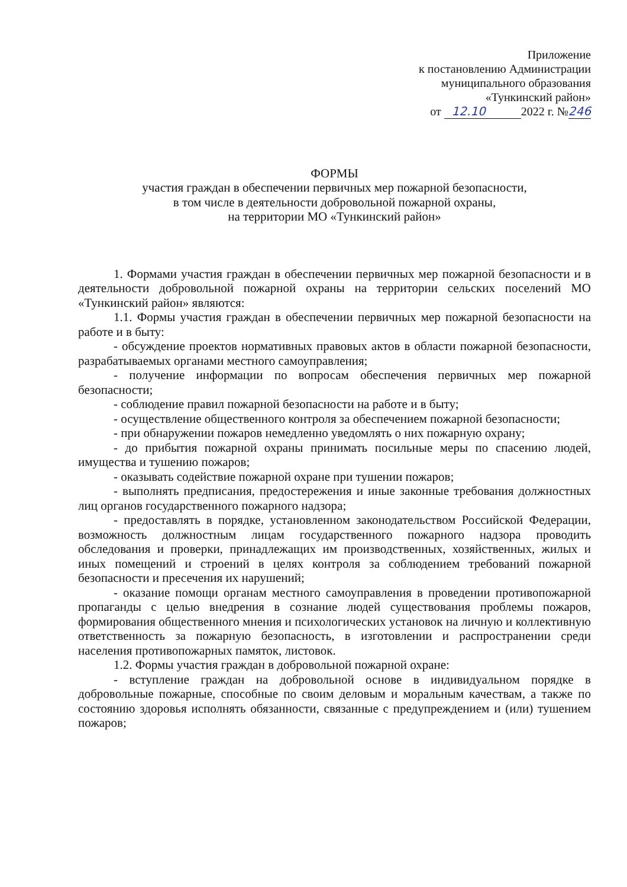Приложение
к постановлению Администрации
муниципального образования
«Тункинский район»
от 12.10 2022 г. №246
ФОРМЫ
участия граждан в обеспечении первичных мер пожарной безопасности,
в том числе в деятельности добровольной пожарной охраны,
на территории МО «Тункинский район»
1. Формами участия граждан в обеспечении первичных мер пожарной безопасности и в деятельности добровольной пожарной охраны на территории сельских поселений МО «Тункинский район» являются:
1.1. Формы участия граждан в обеспечении первичных мер пожарной безопасности на работе и в быту:
- обсуждение проектов нормативных правовых актов в области пожарной безопасности, разрабатываемых органами местного самоуправления;
- получение информации по вопросам обеспечения первичных мер пожарной безопасности;
- соблюдение правил пожарной безопасности на работе и в быту;
- осуществление общественного контроля за обеспечением пожарной безопасности;
- при обнаружении пожаров немедленно уведомлять о них пожарную охрану;
- до прибытия пожарной охраны принимать посильные меры по спасению людей, имущества и тушению пожаров;
- оказывать содействие пожарной охране при тушении пожаров;
- выполнять предписания, предостережения и иные законные требования должностных лиц органов государственного пожарного надзора;
- предоставлять в порядке, установленном законодательством Российской Федерации, возможность должностным лицам государственного пожарного надзора проводить обследования и проверки, принадлежащих им производственных, хозяйственных, жилых и иных помещений и строений в целях контроля за соблюдением требований пожарной безопасности и пресечения их нарушений;
- оказание помощи органам местного самоуправления в проведении противопожарной пропаганды с целью внедрения в сознание людей существования проблемы пожаров, формирования общественного мнения и психологических установок на личную и коллективную ответственность за пожарную безопасность, в изготовлении и распространении среди населения противопожарных памяток, листовок.
1.2. Формы участия граждан в добровольной пожарной охране:
- вступление граждан на добровольной основе в индивидуальном порядке в добровольные пожарные, способные по своим деловым и моральным качествам, а также по состоянию здоровья исполнять обязанности, связанные с предупреждением и (или) тушением пожаров;